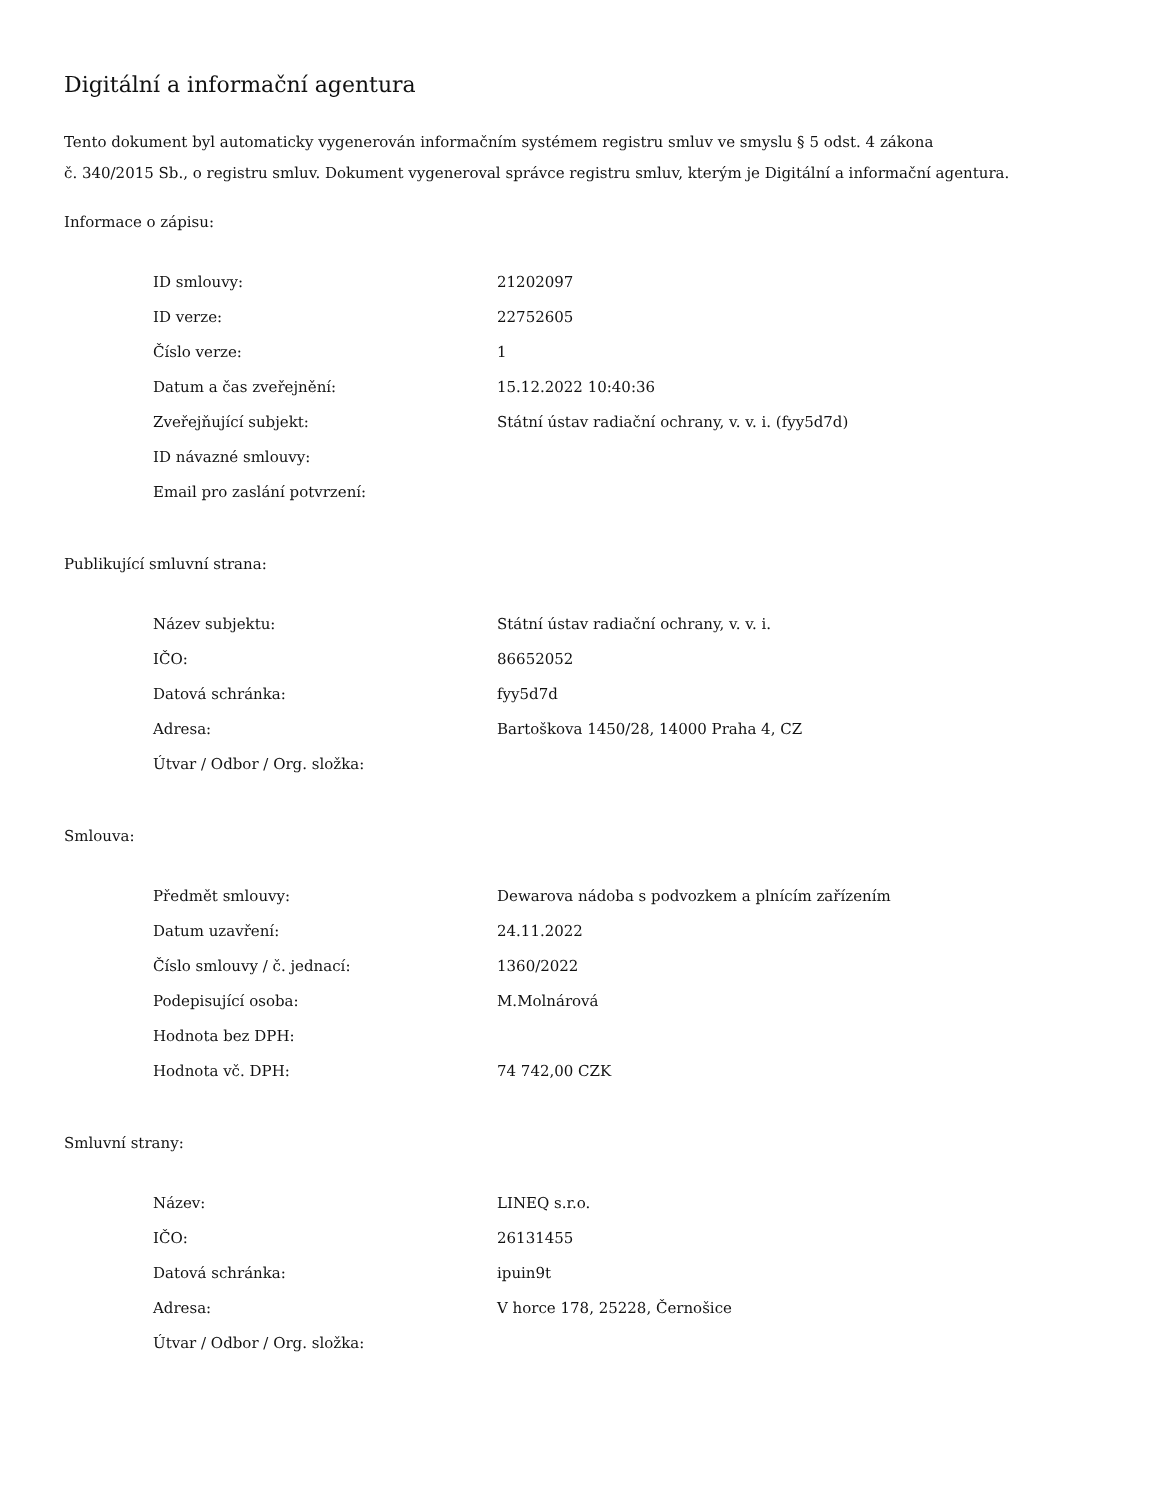Digitální a informační agentura
Tento dokument byl automaticky vygenerován informačním systémem registru smluv ve smyslu § 5 odst. 4 zákona
č. 340/2015 Sb., o registru smluv. Dokument vygeneroval správce registru smluv, kterým je Digitální a informační agentura.
Informace o zápisu:
| ID smlouvy: | 21202097 |
| ID verze: | 22752605 |
| Číslo verze: | 1 |
| Datum a čas zveřejnění: | 15.12.2022 10:40:36 |
| Zveřejňující subjekt: | Státní ústav radiační ochrany, v. v. i. (fyy5d7d) |
| ID návazné smlouvy: | |
| Email pro zaslání potvrzení: | |
Publikující smluvní strana:
| Název subjektu: | Státní ústav radiační ochrany, v. v. i. |
| IČO: | 86652052 |
| Datová schránka: | fyy5d7d |
| Adresa: | Bartoškova 1450/28, 14000 Praha 4, CZ |
| Útvar / Odbor / Org. složka: | |
Smlouva:
| Předmět smlouvy: | Dewarova nádoba s podvozkem a plnícím zařízením |
| Datum uzavření: | 24.11.2022 |
| Číslo smlouvy / č. jednací: | 1360/2022 |
| Podepisující osoba: | M.Molnárová |
| Hodnota bez DPH: | |
| Hodnota vč. DPH: | 74 742,00 CZK |
Smluvní strany:
| Název: | LINEQ s.r.o. |
| IČO: | 26131455 |
| Datová schránka: | ipuin9t |
| Adresa: | V horce 178, 25228, Černošice |
| Útvar / Odbor / Org. složka: | |